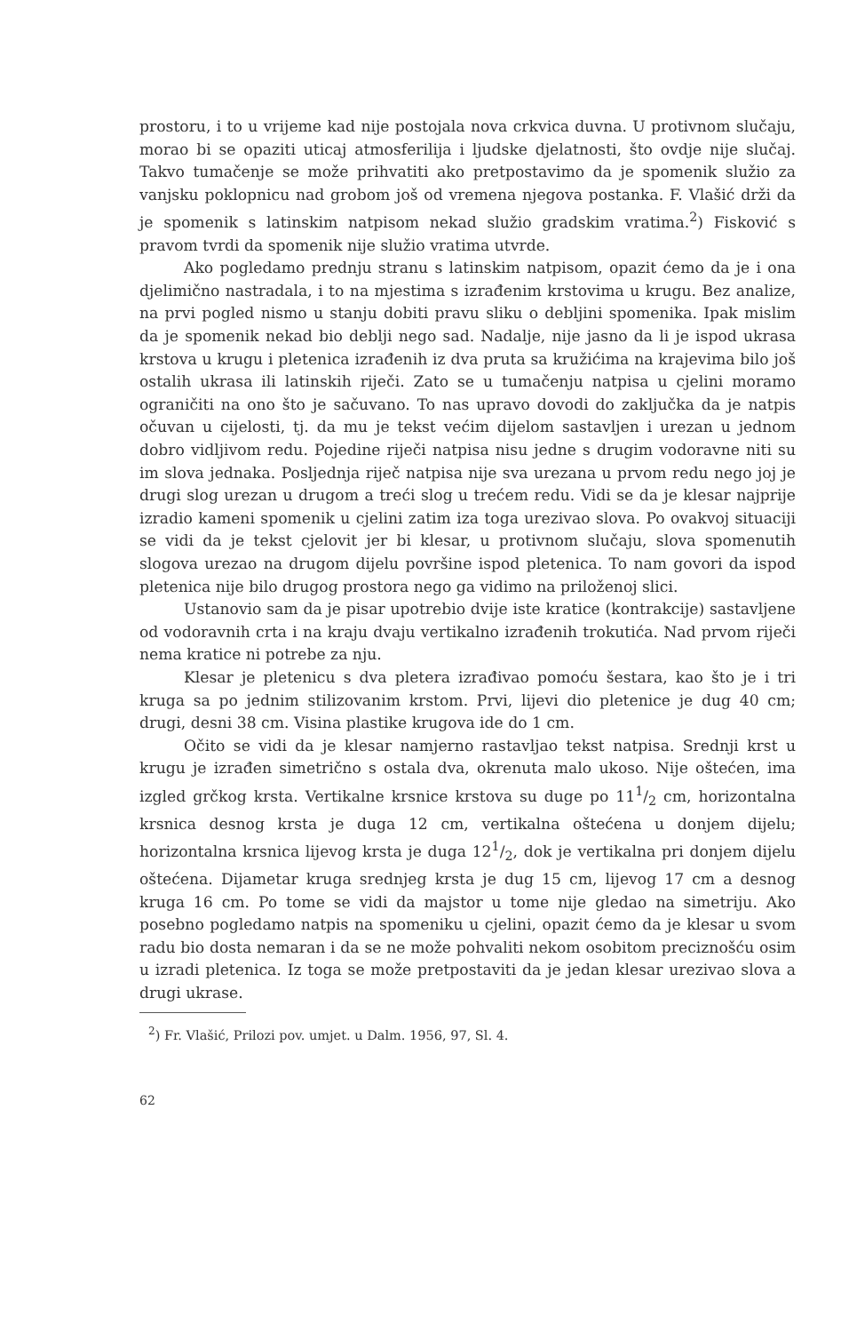prostoru, i to u vrijeme kad nije postojala nova crkvica duvna. U protivnom slučaju, morao bi se opaziti uticaj atmosferilija i ljudske djelatnosti, što ovdje nije slučaj. Takvo tumačenje se može prihvatiti ako pretpostavimo da je spomenik služio za vanjsku poklopnicu nad grobom još od vremena njegova postanka. F. Vlašić drži da je spomenik s latinskim natpisom nekad služio gradskim vratima.<sup>2</sup>) Fisković s pravom tvrdi da spomenik nije služio vratima utvrde.
Ako pogledamo prednju stranu s latinskim natpisom, opazit ćemo da je i ona djelimično nastradala, i to na mjestima s izrađenim krstovima u krugu. Bez analize, na prvi pogled nismo u stanju dobiti pravu sliku o debljini spomenika. Ipak mislim da je spomenik nekad bio deblji nego sad. Nadalje, nije jasno da li je ispod ukrasa krstova u krugu i pletenica izrađenih iz dva pruta sa kružićima na krajevima bilo još ostalih ukrasa ili latinskih riječi. Zato se u tumačenju natpisa u cjelini moramo ograničiti na ono što je sačuvano. To nas upravo dovodi do zaključka da je natpis očuvan u cijelosti, tj. da mu je tekst većim dijelom sastavljen i urezan u jednom dobro vidljivom redu. Pojedine riječi natpisa nisu jedne s drugim vodoravne niti su im slova jednaka. Posljednja riječ natpisa nije sva urezana u prvom redu nego joj je drugi slog urezan u drugom a treći slog u trećem redu. Vidi se da je klesar najprije izradio kameni spomenik u cjelini zatim iza toga urezivao slova. Po ovakvoj situaciji se vidi da je tekst cjelovit jer bi klesar, u protivnom slučaju, slova spomenutih slogova urezao na drugom dijelu površine ispod pletenica. To nam govori da ispod pletenica nije bilo drugog prostora nego ga vidimo na priloženoj slici.
Ustanovio sam da je pisar upotrebio dvije iste kratice (kontrakcije) sastavljene od vodoravnih crta i na kraju dvaju vertikalno izrađenih trokutića. Nad prvom riječi nema kratice ni potrebe za nju.
Klesar je pletenicu s dva pletera izrađivao pomoću šestara, kao što je i tri kruga sa po jednim stilizovanim krstom. Prvi, lijevi dio pletenice je dug 40 cm; drugi, desni 38 cm. Visina plastike krugova ide do 1 cm.
Očito se vidi da je klesar namjerno rastavljao tekst natpisa. Srednji krst u krugu je izrađen simetrično s ostala dva, okrenuta malo ukoso. Nije oštećen, ima izgled grčkog krsta. Vertikalne krsnice krstova su duge po 111/2 cm, horizontalna krsnica desnog krsta je duga 12 cm, vertikalna oštećena u donjem dijelu; horizontalna krsnica lijevog krsta je duga 121/2, dok je vertikalna pri donjem dijelu oštećena. Dijametar kruga srednjeg krsta je dug 15 cm, lijevog 17 cm a desnog kruga 16 cm. Po tome se vidi da majstor u tome nije gledao na simetriju. Ako posebno pogledamo natpis na spomeniku u cjelini, opazit ćemo da je klesar u svom radu bio dosta nemaran i da se ne može pohvaliti nekom osobitom preciznošću osim u izradi pletenica. Iz toga se može pretpostaviti da je jedan klesar urezivao slova a drugi ukrase.
<sup>2</sup>) Fr. Vlašić, Prilozi pov. umjet. u Dalm. 1956, 97, Sl. 4.
62